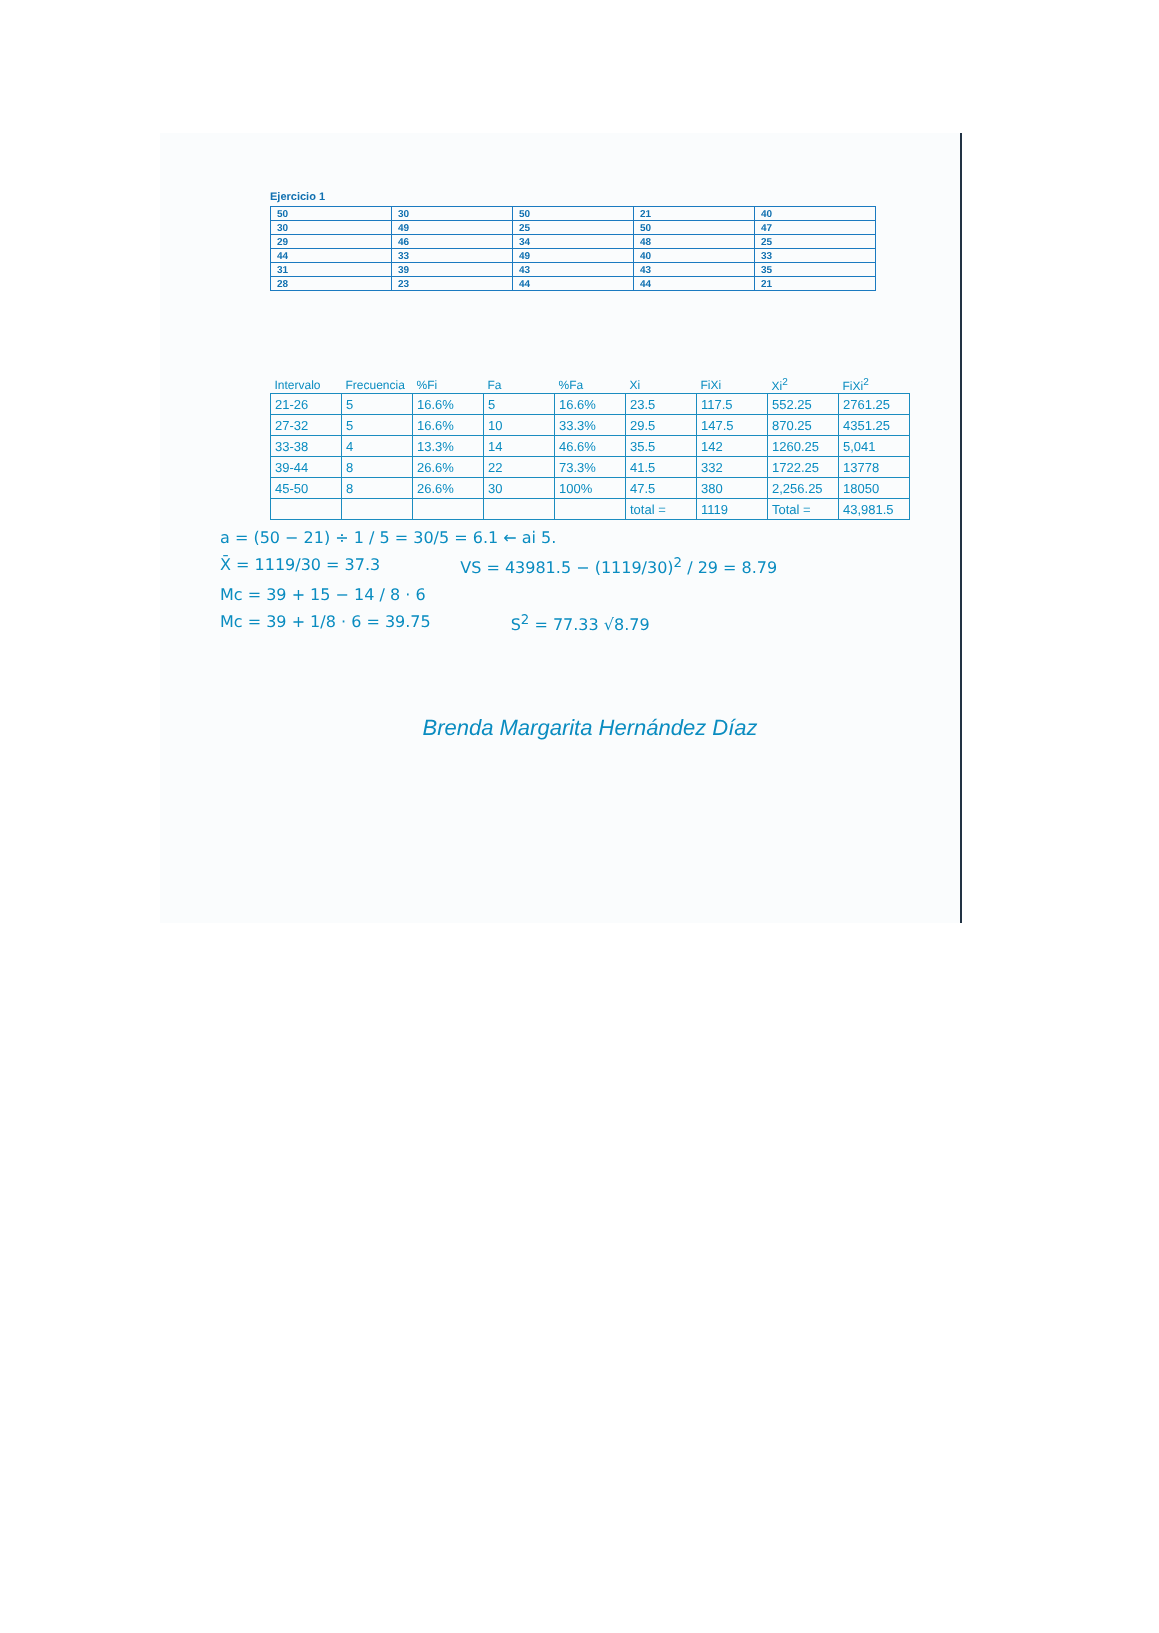Ejercicio 1
| 50 | 30 | 50 | 21 | 40 |
| 30 | 49 | 25 | 50 | 47 |
| 29 | 46 | 34 | 48 | 25 |
| 44 | 33 | 49 | 40 | 33 |
| 31 | 39 | 43 | 43 | 35 |
| 28 | 23 | 44 | 44 | 21 |
| Intervalo | Frecuencia | %Fi | Fa | %Fa | Xi | FiXi | Xi<sup>2</sup> | FiXi<sup>2</sup> |
| --- | --- | --- | --- | --- | --- | --- | --- | --- |
| 21-26 | 5 | 16.6% | 5 | 16.6% | 23.5 | 117.5 | 552.25 | 2761.25 |
| 27-32 | 5 | 16.6% | 10 | 33.3% | 29.5 | 147.5 | 870.25 | 4351.25 |
| 33-38 | 4 | 13.3% | 14 | 46.6% | 35.5 | 142 | 1260.25 | 5,041 |
| 39-44 | 8 | 26.6% | 22 | 73.3% | 41.5 | 332 | 1722.25 | 13778 |
| 45-50 | 8 | 26.6% | 30 | 100% | 47.5 | 380 | 2,256.25 | 18050 |
| | | | | | total = | 1119 | Total = | 43,981.5 |
a = (50 − 21) ÷ 1 / 5 = 30/5 = 6.1 ← ai 5.
X̄ = 1119/30 = 37.3 VS = 43981.5 − (1119/30)<sup>2</sup> / 29 = 8.79
Mc = 39 + 15 − 14 / 8 · 6
Mc = 39 + 1/8 · 6 = 39.75 S<sup>2</sup> = 77.33 √8.79
Brenda Margarita Hernández Díaz